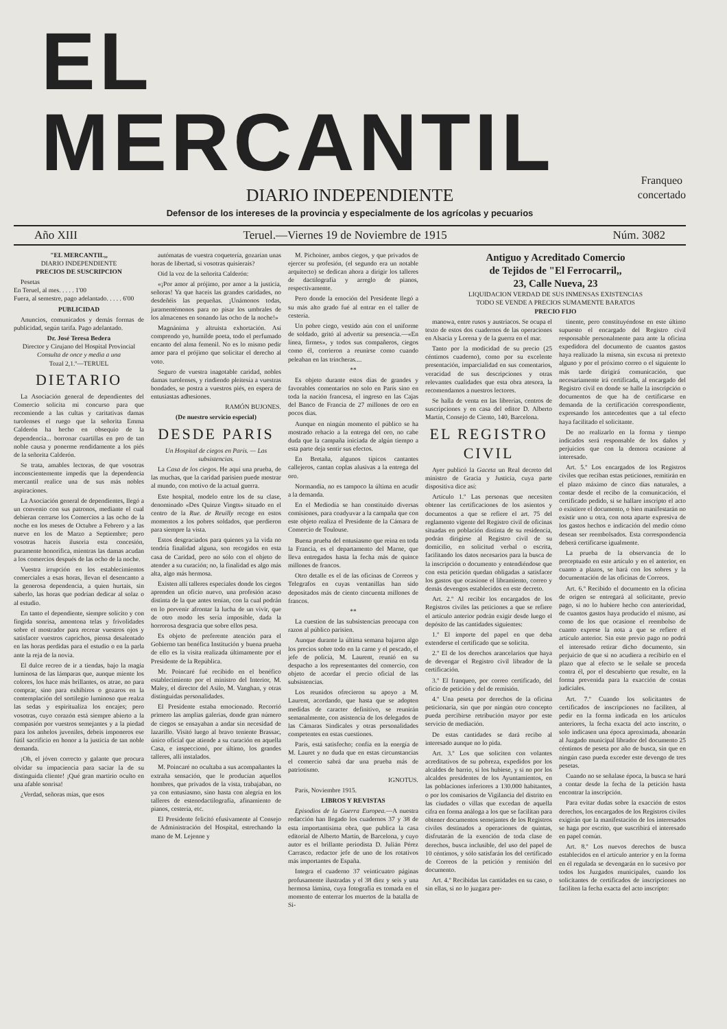EL MERCANTIL
DIARIO INDEPENDIENTE
Franqueo
concertado
Defensor de los intereses de la provincia y especialmente de los agrícolas y pecuarios
Año XIII Teruel.—Viernes 19 de Noviembre de 1915 Núm. 3082
"EL MERCANTIL,,
DIARIO INDEPENDIENTE
PRECIOS DE SUSCRIPCION
Pesetas
En Teruel, al mes. . . . . 1'00
Fuera, al semestre, pago adelantado. . . . . 6'00
PUBLICIDAD
Anuncios, comunicados y demás formas de publicidad, según tarifa. Pago adelantado.
Dr. José Teresa Bedera
Director y Cirujano del Hospital Provincial
Consulta de once y media a una
Tozal 2,1.º—TERUEL
DIETARIO
La Asociación general de dependientes del Comercio solicita mi concurso para que recomiende a las cultas y caritativas damas turolenses el ruego que la señorita Emma Calderón ha hecho en obsequio de la dependencia... borronar cuartillas en pro de tan noble causa y ponerme rendidamente a los piés de la señorita Calderón.
Se trata, amables lectoras, de que vosotras inconscientemente impedís que la dependencia mercantil realice una de sus más nobles aspiraciones.
La Asociación general de dependientes, llegó a un convenio con sus patronos, mediante el cual debieran cerrarse los Comercios a las ocho de la noche en los meses de Octubre a Febrero y a las nueve en los de Marzo a Septiembre; pero vosotras haceis ilusoria esta concesión, puramente honorífica, mientras las damas acudan a los comercios después de las ocho de la noche.
Vuestra irrupción en los establecimientos comerciales a esas horas, llevan el desencanto a la generosa dependencia, a quien hurtais, sin saberlo, las horas que podrían dedicar al solaz o al estudio.
En tanto el dependiente, siempre solícito y con fingida sonrisa, amontona telas y frivolidades sobre el mostrador para recrear vuestros ojos y satisfacer vuestros caprichos, piensa desalentado en las horas perdidas para el estudio o en la parla ante la reja de la novia.
El dulce recreo de ir a tiendas, bajo la magia luminosa de las lámparas que, aunque miente los colores, los hace más brillantes, os atrae, no para comprar, sino para exhibiros o gozaros en la contemplación del sortilegio luminoso que realza las sedas y espiritualiza los encajes; pero vosotras, cuyo corazón está siempre abierto a la compasión por vuestros semejantes y a la piedad para los anhelos juveniles, debeis imponeros ese fútil sacrificio en honor a la justicia de tan noble demanda.
¡Oh, el jóven correcto y galante que procura olvidar su impaciencia para saciar la de su distinguida cliente! ¡Qué gran martirio oculto en una afable sonrisa!
¿Verdad, señoras mías, que esos
autómatas de vuestra coquetería, gozarían unas horas de libertad, si vosotras quisierais?
Oid la voz de la señorita Calderón:
«¡Por amor al prójimo, por amor a la justicia, señoras! Ya que haceis las grandes caridades, no desdeñéis las pequeñas. ¡Unámonos todas, juramentémonos para no pisar los umbrales de los almacenes en sonando las ocho de la noche!»
Magnánima y altruista exhortación. Así comprendo yo, humilde poeta, todo el perfumado encanto del alma femenil. No es lo mismo pedir amor para el prójimo que solicitar el derecho al voto.
Seguro de vuestra inagotable caridad, nobles damas turolenses, y rindiendo pleitesía a vuestras bondades, se postra a vuestros piés, en espera de entusiastas adhesiones.
RAMÓN BUJONES.
(De nuestro servicio especial)
DESDE PARIS
Un Hospital de ciegos en París. — Las subsistencias.
La Casa de los ciegos. He aquí una prueba, de las muchas, que la caridad parisien puede mostrar al mundo, con motivo de la actual guerra.
Este hospital, modelo entre los de su clase, denominado «Des Quinze Vingts» situado en el centro de la Rue. de Reuilly recoge en estos momentos a los pobres soldados, que perdieron para siempre la vista.
Estos desgraciados para quienes ya la vida no tendría finalidad alguna, son recogidos en esta casa de Caridad, pero no sólo con el objeto de atender a su curación; no, la finalidad es algo más alta, algo más hermosa.
Existen allí talleres especiales donde los ciegos aprenden un oficio nuevo, una profesión acaso distinta de la que antes tenían, con la cual podrán en lo porvenir afrontar la lucha de un vivir, que de otro modo les sería imposible, dada la horrorosa desgracia que sobre ellos pesa.
Es objeto de preferente atención para el Gobierno tan benéfica Institución y buena prueba de ello es la visita realizada últimamente por el Presidente de la República.
Mr. Poincaré fué recibido en el benéfico establecimiento por el ministro del Interior, M. Maley, el director del Asilo, M. Vanghan, y otras distinguidas personalidades.
El Presidente estaba emocionado. Recorrió primero las amplias galerias, donde gran número de ciegos se ensayaban a andar sin necesidad de lazarillo. Visitó luego al bravo teniente Brassac, único oficial que atiende a su curación en aquella Casa, e inspeccionó, por último, los grandes talleres, allí instalados.
M. Poincaré no ocultaba a sus acompañantes la extraña sensación, que le producían aquellos hombres, que privados de la vista, trabajaban, no ya con entusiasmo, sino hasta con alegría en los talleres de estenodactilografía, afinamiento de pianos, cestería, etc.
El Presidente felicitó efusivamente al Consejo de Administración del Hospital, estrechando la mano de M. Lejenne y
M. Pichoiner, ambos ciegos, y que privados de ejercer su profesión, (el segundo era un notable arquitecto) se dedican ahora a dirigir los talleres de dactilografía y arreglo de pianos, respectivamente.
Pero donde la emoción del Presidente llegó a su más alto grado fué al entrar en el taller de cestería.
Un pobre ciego, vestido aún con el uniforme de soldado, gritó al advertir su presencia.—«En línea, firmes», y todos sus compañeros, ciegos como él, corrieron a reunirse como cuando peleaban en las trincheras....
**
Es objeto durante estos días de grandes y favorables comentarios no solo en París sino en toda la nación francesa, el ingreso en las Cajas del Banco de Francia de 27 millones de oro en pocos días.
Aunque en ningún momento el público se ha mostrado rehacio a la entrega del oro, no cabe duda que la campaña iniciada de algún tiempo a esta parte deja sentir sus efectos.
En Bretaña, algunos típicos cantantes callejeros, cantan coplas alusivas a la entrega del oro.
Normandía, no es tampoco la última en acudir a la demanda.
En el Mediodía se han constituido diversas comisiones, para coadyuvar a la campaña que con este objeto realiza el Presidente de la Cámara de Comercio de Toulouse.
Buena prueba del entusiasmo que reina en toda la Francia, es el departamento del Marne, que lleva entregados hasta la fecha más de quince millones de francos.
Otro detalle es el de las oficinas de Correos y Telegrafos en cuyas ventanillas han sido depositados más de ciento cincuenta millones de francos.
**
La cuestion de las subsistencias preocupa con razon al público parisien.
Aunque durante la última semana bajaron algo los precios sobre todo en la carne y el pescado, el jefe de policía, M. Laurent, reunió en su despacho a los representantes del comercio, con objeto de acordar el precio oficial de las subsistencias.
Los reunidos ofrecieron su apoyo a M. Laurent, acordando, que hasta que se adopten medidas de caracter definitivo, se reunirán semanalmente, con asistencia de los delegados de las Cámaras Sindicales y otras personalidades competentes en estas cuestiones.
París, está satisfecho; confía en la energía de M. Lauret y no duda que en estas circunstancias el comercio sabrá dar una prueba más de patriotismo.
IGNOTUS.
París, Noviembre 1915.
LIBROS Y REVISTAS
Episodios de la Guerra Europea.—A nuestra redacción han llegado los cuadernos 37 y 38 de esta importantísima obra, que publica la casa editorial de Alberto Martín, de Barcelona, y cuyo autor es el brillante periodista D. Julián Pérez Carrasco, redactor jefe de uno de los rotativos más importantes de España.
Integra el cuaderno 37 veinticuatro páginas profusamente ilustradas y el 38 diez y seis y una hermosa lámina, cuya fotografía es tomada en el momento de enterrar los muertos de la batalla de Si-
Antiguo y Acreditado Comercio
de Tejidos de "El Ferrocarril,,
23, Calle Nueva, 23
LIQUIDACION VERDAD DE SUS INMENSAS EXISTENCIAS
TODO SE VENDE A PRECIOS SUMAMENTE BARATOS
PRECIO FIJO
manowa, entre rusos y austriacos. Se ocupa el texto de estos dos cuadernos de las operaciones en Alsacia y Lorena y de la guerra en el mar.
Tanto por la modicidad de su precio (25 céntimos cuaderno), como por su excelente presentación, imparcialidad en sus comentarios, veracidad de sus descripciones y otras relevantes cualidades que esta obra atesora, la recomendamos a nuestros lectores.
Se halla de venta en las librerías, centros de suscripciones y en casa del editor D. Alberto Martín, Consejo de Ciento, 140, Barcelona.
EL REGISTRO CIVIL
Ayer publicó la Gaceta un Real decreto del ministro de Gracia y Justicia, cuya parte dispositiva dice así:
Artículo 1.º Las personas que necesiten obtener las certificaciones de los asientos y documentos a que se refiere el art. 75 del reglamento vigente del Registro civil de oficinas situadas en población distinta de su residencia, podrán dirigirse al Registro civil de su domicilio, en solicitud verbal o escrita, facilitando los datos necesarios para la busca de la inscripción o documento y entendiéndose que con esta petición quedan obligadas a satisfacer los gastos que ocasione el libramiento, correo y demás devengos establecidos en este decreto.
Art. 2.º Al recibir los encargados de los Registros civiles las peticiones a que se refiere el artículo anterior podrán exigir desde luego el depósito de las cantidades siguientes:
1.º El importe del papel en que deba extenderse el certificado que se solicita.
2.º El de los derechos arancelarios que haya de devengar el Registro civil librador de la certificación.
3.º El franqueo, por correo certificado, del oficio de petición y del de remisión.
4.º Una peseta por derechos de la oficina peticionaria, sin que por ningún otro concepto pueda percibirse retribución mayor por este servicio de mediación.
De estas cantidades se dará recibo al interesado aunque no lo pida.
Art. 3.º Los que soliciten con volantes acreditativos de su pobreza, expedidos por los alcaldes de barrio, si los hubiese, y si no por los alcaldes presidentes de los Ayuntamientos, en las poblaciones inferiores a 130.000 habitantes, o por los comisarios de Vigilancia del distrito en las ciudades o villas que excedan de aquella cifra en forma análoga a los que se facilitan para obtener documentos semejantes de los Registros civiles destinados a operaciones de quintas, disfrutarán de la exención de toda clase de derechos, busca inclusible, del uso del papel de 10 céntimos, y sólo satisfarán los del certificado de Correos de la petición y remisión del documento.
Art. 4.º Recibidas las cantidades en su caso, o sin ellas, si no lo juzgara per-
tinente, pero constituyéndose en este último supuesto el encargado del Registro civil responsable personalmente para ante la oficina expedidora del documento de cuantos gastos haya realizado la misma, sin excusa ni pretexto alguno y por el próximo correo o el siguiente lo más tarde dirigirá comunicación, que necesariamente irá certificada, al encargado del Registro civil en donde se halle la inscripción o documentos de que ha de certificarse en demanda de la certificación correspondiente, expresando los antecedentes que a tal efecto haya facilitado el solicitante.
De no realizarlo en la forma y tiempo indicados será responsable de los daños y perjuicios que con la demora ocasione al interesado.
Art. 5.º Los encargados de los Registros civiles que reciban estas peticiones, remitirán en el plazo máximo de cinco días naturales, a contar desde el recibo de la comunicación, el certificado pedido, si se hallare inscripto el acto o existiere el documento, o bien manifestarán no existir uno u otra, con nota aparte expresiva de los gastos hechos e indicación del medio cómo desean ser reembolsados. Esta correspondencia deberá certificarse igualmente.
La prueba de la observancia de lo preceptuado en este artículo y en el anterior, en cuanto a plazos, se hará con los sobres y la documentación de las oficinas de Correos.
Art. 6.º Recibido el documento en la oficina de origen se entregará al solicitante, previo pago, si no lo hubiere hecho con anterioridad, de cuantos gastos haya producido el mismo, así como de los que ocasione el reembolso de cuanto exprese la nota a que se refiere el artículo anterior. Sin este previo pago no podrá el interesado retirar dicho documento, sin perjuicio de que si no acudiera a recibirlo en el plazo que al efecto se le señale se proceda contra él, por el descubierto que resulte, en la forma prevenida para la exacción de costas judiciales.
Art. 7.º Cuando los solicitantes de certificados de inscripciones no faciliten, al pedir en la forma indicada en los artículos anteriores, la fecha exacta del acto inscrito, o solo indicasen una época aproximada, abonarán al Juzgado municipal librador del documento 25 céntimos de peseta por año de busca, sin que en ningún caso pueda exceder este devengo de tres pesetas.
Cuando no se señalase época, la busca se hará a contar desde la fecha de la petición hasta encontrar la inscripción.
Para evitar dudas sobre la exacción de estos derechos, los encargados de los Registros civiles exigirán que la manifestación de los interesados se haga por escrito, que suscribirá el interesado en papel común.
Art. 8.º Los nuevos derechos de busca establecidos en el artículo anterior y en la forma en él regulada se devengarán en lo sucesivo por todos los Juzgados municipales, cuando los solicitantes de certificados de inscripciones no faciliten la fecha exacta del acto inscripto: